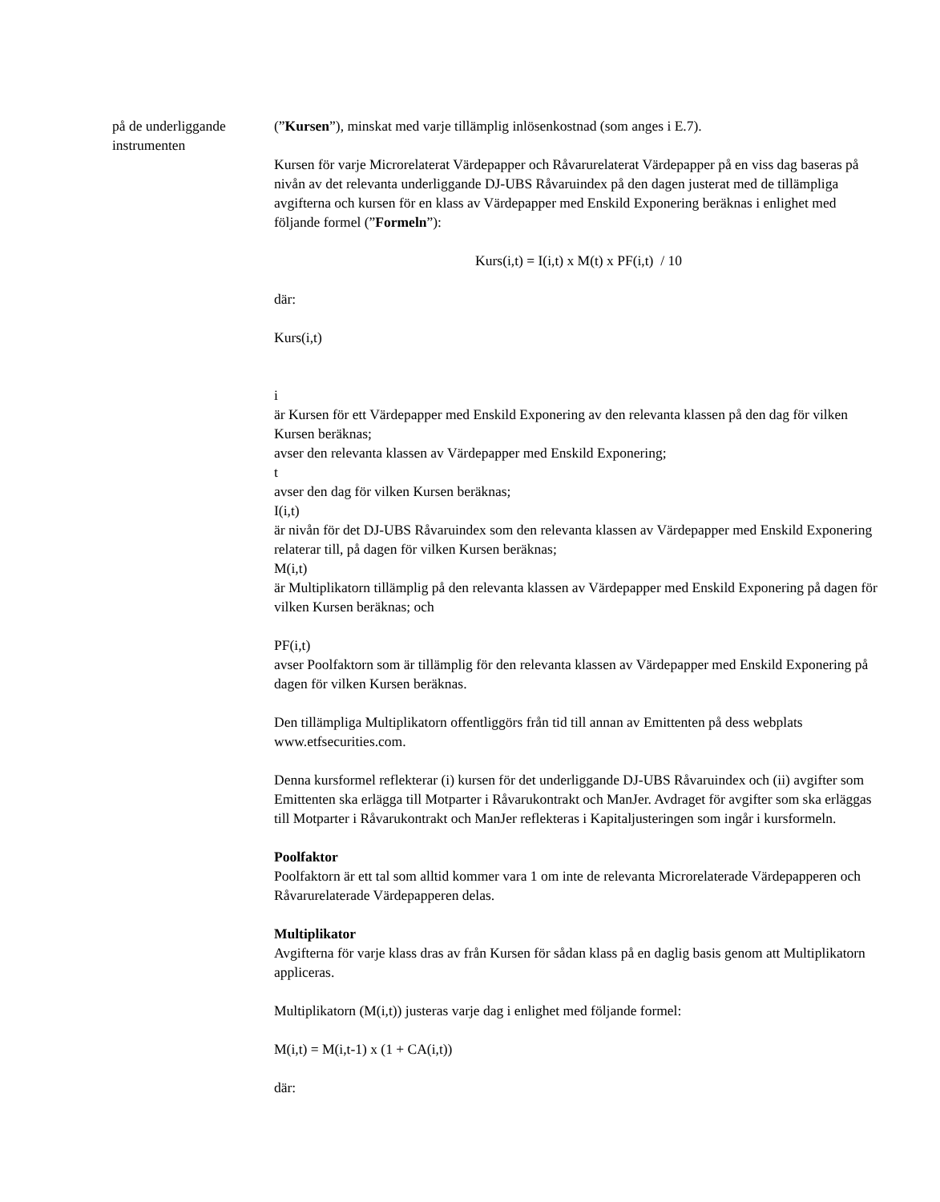på de underliggande instrumenten
(”Kursen”), minskat med varje tillämplig inlösenkostnad (som anges i E.7).
Kursen för varje Microrelaterat Värdepapper och Råvarurelaterat Värdepapper på en viss dag baseras på nivån av det relevanta underliggande DJ-UBS Råvaruindex på den dagen justerat med de tillämpliga avgifterna och kursen för en klass av Värdepapper med Enskild Exponering beräknas i enlighet med följande formel (”Formeln”):
Kurs(i,t) = I(i,t) x M(t) x PF(i,t) / 10
där:
Kurs(i,t)
i
är Kursen för ett Värdepapper med Enskild Exponering av den relevanta klassen på den dag för vilken Kursen beräknas;
avser den relevanta klassen av Värdepapper med Enskild Exponering;
t
avser den dag för vilken Kursen beräknas;
I(i,t)
är nivån för det DJ-UBS Råvaruindex som den relevanta klassen av Värdepapper med Enskild Exponering relaterar till, på dagen för vilken Kursen beräknas;
M(i,t)
är Multiplikatorn tillämplig på den relevanta klassen av Värdepapper med Enskild Exponering på dagen för vilken Kursen beräknas; och
PF(i,t)
avser Poolfaktorn som är tillämplig för den relevanta klassen av Värdepapper med Enskild Exponering på dagen för vilken Kursen beräknas.
Den tillämpliga Multiplikatorn offentliggörs från tid till annan av Emittenten på dess webplats www.etfsecurities.com.
Denna kursformel reflekterar (i) kursen för det underliggande DJ-UBS Råvaruindex och (ii) avgifter som Emittenten ska erlägga till Motparter i Råvarukontrakt och ManJer. Avdraget för avgifter som ska erläggas till Motparter i Råvarukontrakt och ManJer reflekteras i Kapitaljusteringen som ingår i kursformeln.
Poolfaktor
Poolfaktorn är ett tal som alltid kommer vara 1 om inte de relevanta Microrelaterade Värdepapperen och Råvarurelaterade Värdepapperen delas.
Multiplikator
Avgifterna för varje klass dras av från Kursen för sådan klass på en daglig basis genom att Multiplikatorn appliceras.
Multiplikatorn (M(i,t)) justeras varje dag i enlighet med följande formel:
M(i,t) = M(i,t-1) x (1 + CA(i,t))
där: